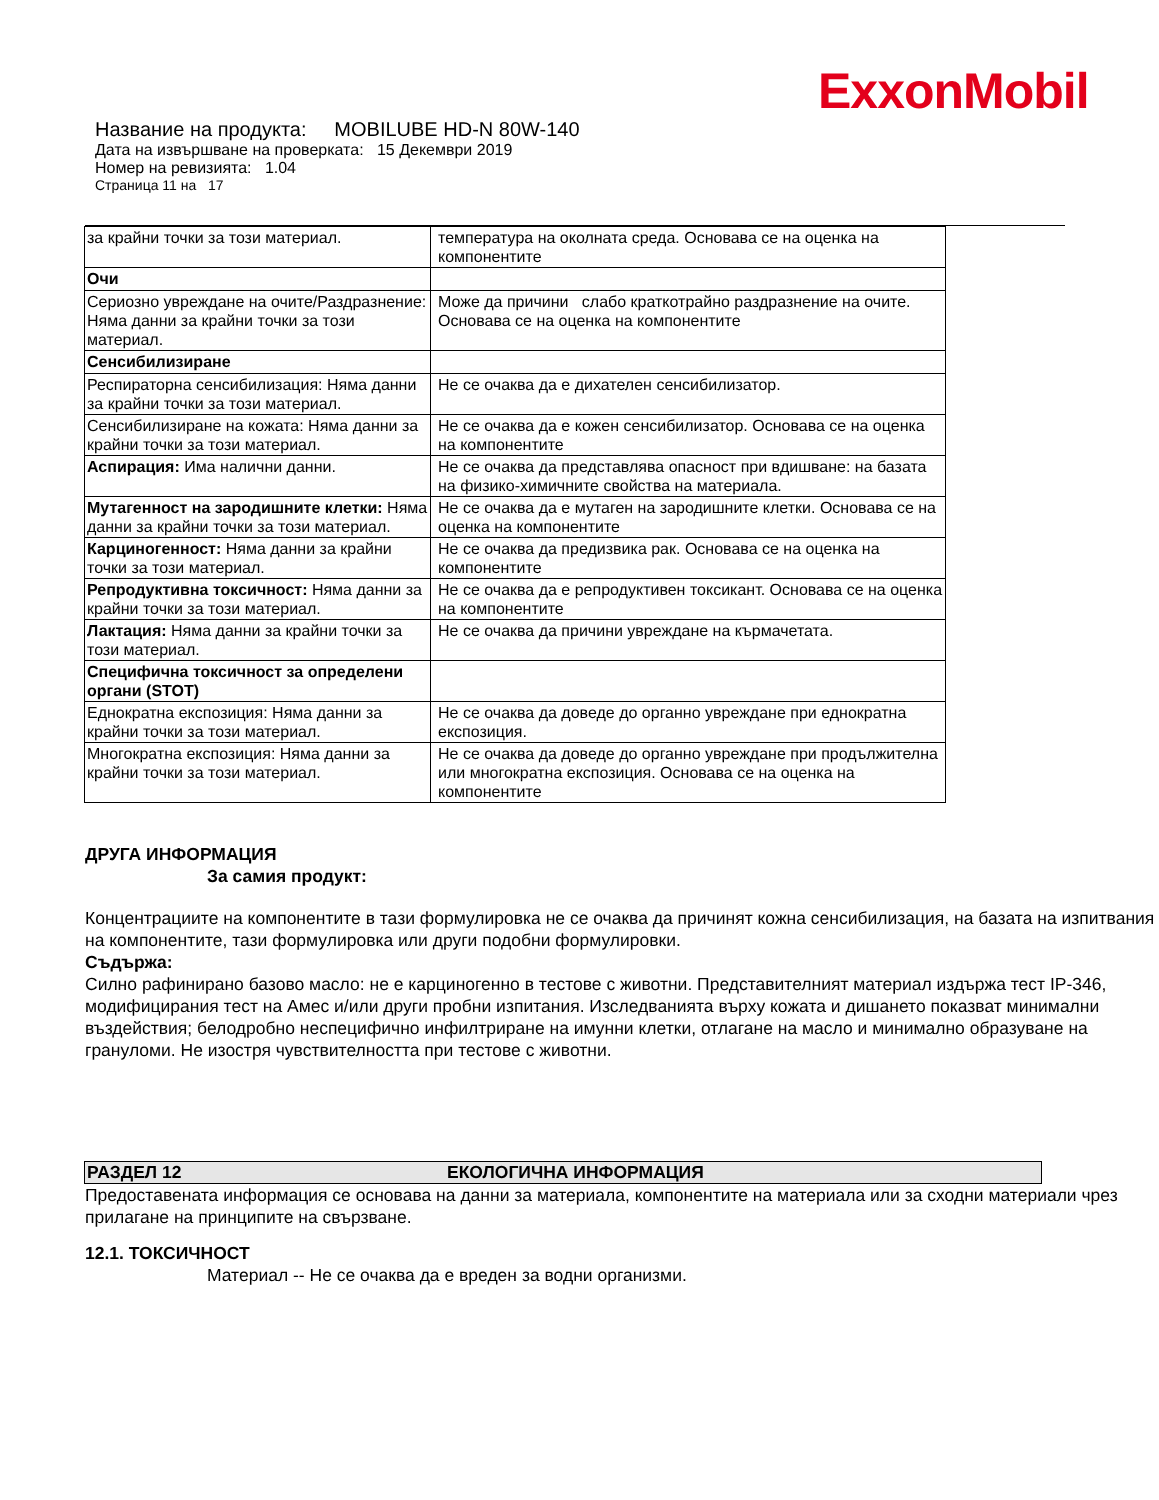ExxonMobil
Название на продукта: MOBILUBE HD-N 80W-140
Дата на извършване на проверката: 15 Декември 2019
Номер на ревизията: 1.04
Страница 11 на 17
| за крайни точки за този материал. | температура на околната среда. Основава се на оценка на компонентите |
| Очи | |
| Сериозно увреждане на очите/Раздразнение: Няма данни за крайни точки за този материал. | Може да причини слабо краткотрайно раздразнение на очите. Основава се на оценка на компонентите |
| Сенсибилизиране | |
| Респираторна сенсибилизация: Няма данни за крайни точки за този материал. | Не се очаква да е дихателен сенсибилизатор. |
| Сенсибилизиране на кожата: Няма данни за крайни точки за този материал. | Не се очаква да е кожен сенсибилизатор. Основава се на оценка на компонентите |
| Аспирация: Има налични данни. | Не се очаква да представлява опасност при вдишване: на базата на физико-химичните свойства на материала. |
| Мутагенност на зародишните клетки: Няма данни за крайни точки за този материал. | Не се очаква да е мутаген на зародишните клетки. Основава се на оценка на компонентите |
| Карциногенност: Няма данни за крайни точки за този материал. | Не се очаква да предизвика рак. Основава се на оценка на компонентите |
| Репродуктивна токсичност: Няма данни за крайни точки за този материал. | Не се очаква да е репродуктивен токсикант. Основава се на оценка на компонентите |
| Лактация: Няма данни за крайни точки за този материал. | Не се очаква да причини увреждане на кърмачетата. |
| Специфична токсичност за определени органи (STOT) | |
| Еднократна експозиция: Няма данни за крайни точки за този материал. | Не се очаква да доведе до органно увреждане при еднократна експозиция. |
| Многократна експозиция: Няма данни за крайни точки за този материал. | Не се очаква да доведе до органно увреждане при продължителна или многократна експозиция. Основава се на оценка на компонентите |
ДРУГА ИНФОРМАЦИЯ
За самия продукт:
Концентрациите на компонентите в тази формулировка не се очаква да причинят кожна сенсибилизация, на базата на изпитвания на компонентите, тази формулировка или други подобни формулировки.
Съдържа:
Силно рафинирано базово масло: не е карциногенно в тестове с животни. Представителният материал издържа тест IP-346, модифицирания тест на Амес и/или други пробни изпитания. Изследванията върху кожата и дишането показват минимални въздействия; белодробно неспецифично инфилтриране на имунни клетки, отлагане на масло и минимално образуване на грануломи. Не изостря чувствителността при тестове с животни.
РАЗДЕЛ 12 ЕКОЛОГИЧНА ИНФОРМАЦИЯ
Предоставената информация се основава на данни за материала, компонентите на материала или за сходни материали чрез прилагане на принципите на свързване.
12.1. ТОКСИЧНОСТ
Материал -- Не се очаква да е вреден за водни организми.